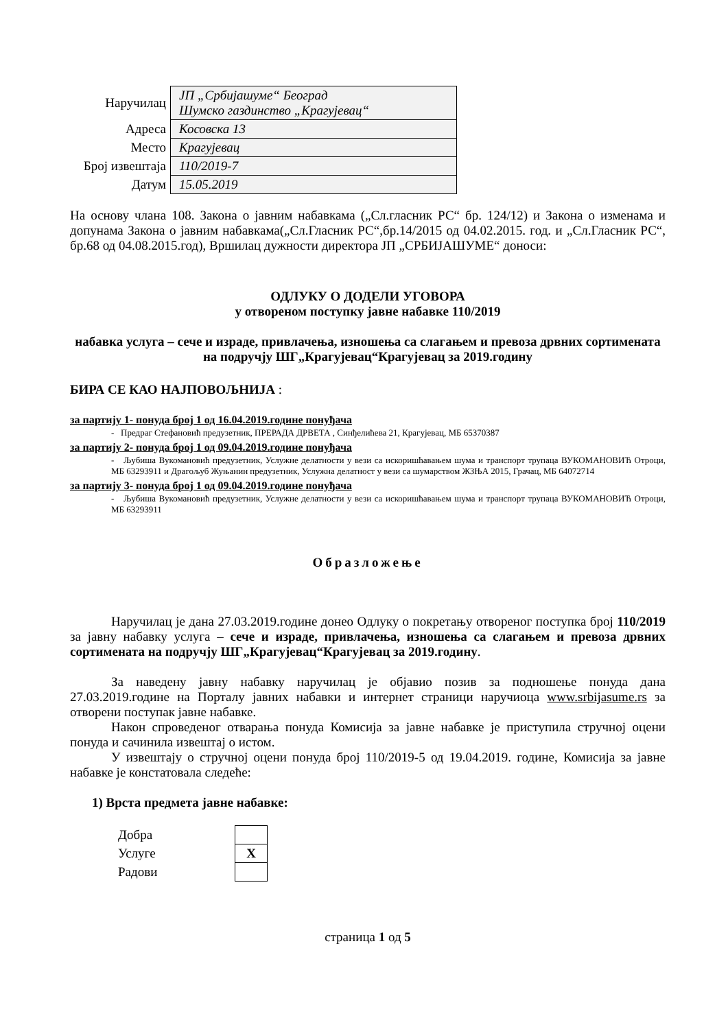| Наручилац | ЈП „Србијашуме“ Београд Шумско газдинство „Крагујевац“ |
| Адреса | Косовска 13 |
| Место | Крагујевац |
| Број извештаја | 110/2019-7 |
| Датум | 15.05.2019 |
На основу члана 108. Закона о јавним набавкама („Сл.гласник РС“ бр. 124/12) и Закона о изменама и допунама Закона о јавним набавкама(„Сл.Гласник РС“,бр.14/2015 од 04.02.2015. год. и „Сл.Гласник РС“, бр.68 од 04.08.2015.год), Вршилац дужности директора ЈП „СРБИЈАШУМЕ“ доноси:
ОДЛУКУ О ДОДЕЛИ УГОВОРА
у отвореном поступку јавне набавке 110/2019
набавка услуга – сече и израде, привлачења, изношења са слагањем и превоза дрвних сортимената на подручју ШГ„Крагујевац“Крагујевац за 2019.годину
БИРА СЕ КАО НАЈПОВОЉНИЈА :
за партију 1- понуда број 1 од 16.04.2019.године понуђача
- Предраг Стефановић предузетник, ПРЕРАДА ДРВЕТА , Синђелићева 21, Крагујевац, МБ 65370387
за партију 2- понуда број 1 од 09.04.2019.године понуђача
- Љубиша Вукомановић предузетник, Услужне делатности у вези са искоришћавањем шума и транспорт трупаца ВУКОМАНОВИЋ Отроци, МБ 63293911 и Драгољуб Жуњанин предузетник, Услужна делатност у вези са шумарством ЖЗЊА 2015, Грачац, МБ 64072714
за партију 3- понуда број 1 од 09.04.2019.године понуђача
- Љубиша Вукомановић предузетник, Услужне делатности у вези са искоришћавањем шума и транспорт трупаца ВУКОМАНОВИЋ Отроци, МБ 63293911
Образложење
Наручилац је дана 27.03.2019.године донео Одлуку о покретању отвореног поступка број 110/2019 за јавну набавку услуга – сече и израде, привлачења, изношења са слагањем и превоза дрвних сортимената на подручју ШГ„Крагујевац“Крагујевац за 2019.годину.
За наведену јавну набавку наручилац је објавио позив за подношење понуда дана 27.03.2019.године на Порталу јавних набавки и интернет страници наручиоца www.srbijasume.rs за отворени поступак јавне набавке.
Након спроведеног отварања понуда Комисија за јавне набавке је приступила стручној оцени понуда и сачинила извештај о истом.
У извештају о стручној оцени понуда број 110/2019-5 од 19.04.2019. године, Комисија за јавне набавке је констатовала следеће:
1) Врста предмета јавне набавке:
| Добра | |
| Услуге | X |
| Радови | |
страница 1 од 5